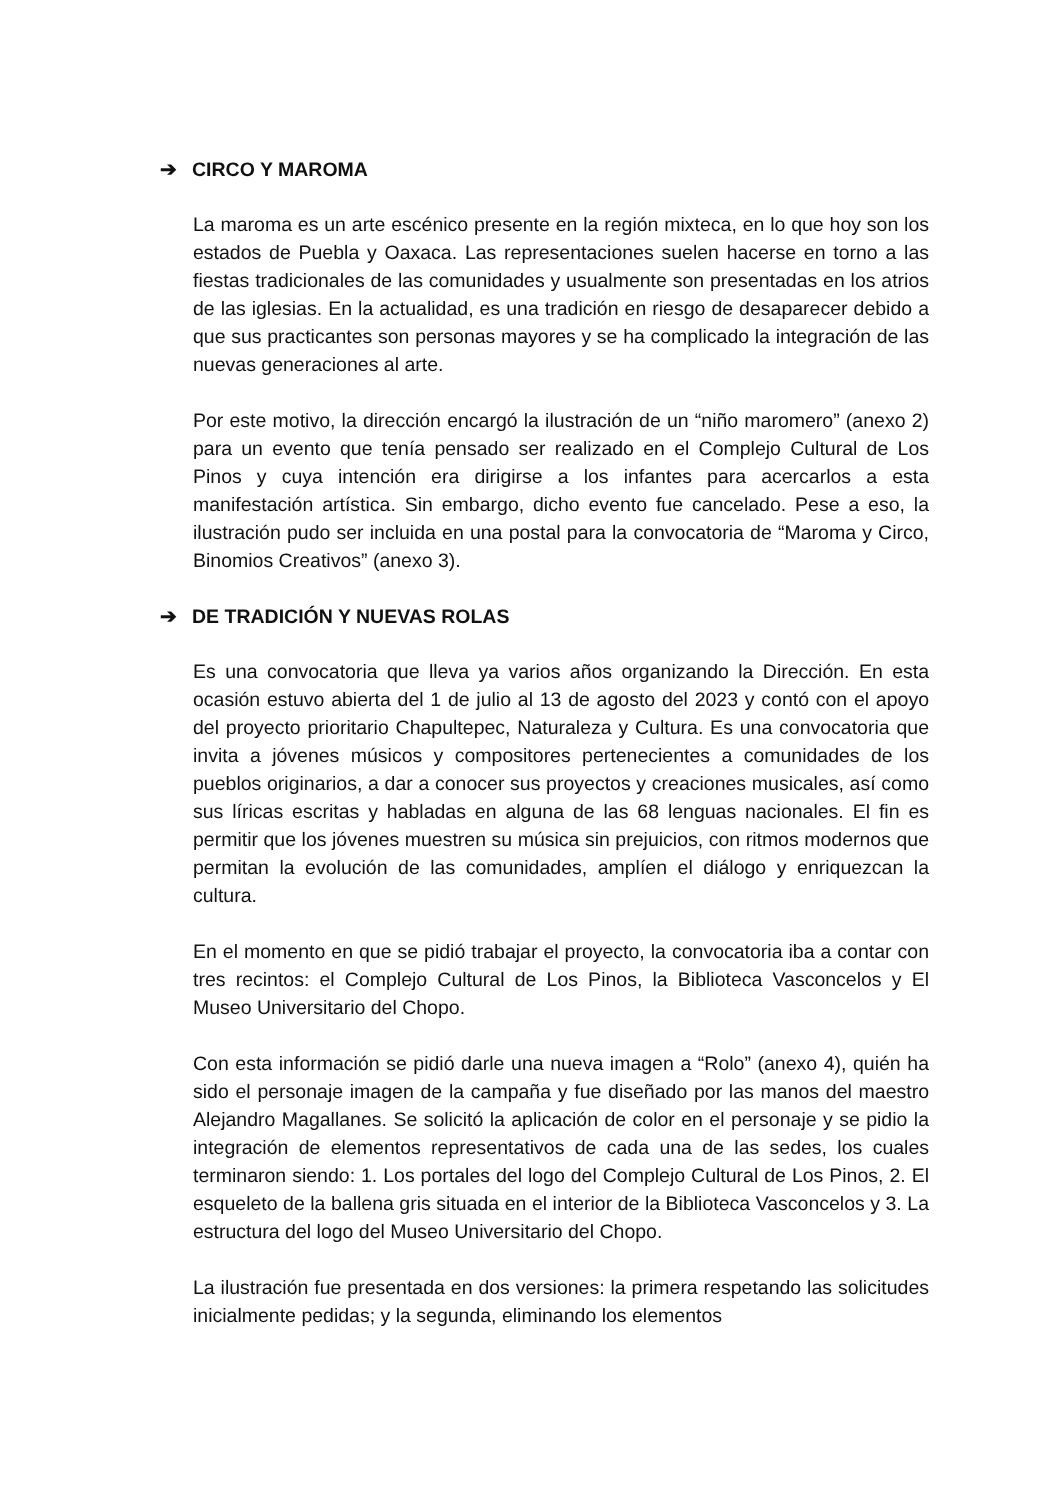➔ CIRCO Y MAROMA
La maroma es un arte escénico presente en la región mixteca, en lo que hoy son los estados de Puebla y Oaxaca. Las representaciones suelen hacerse en torno a las fiestas tradicionales de las comunidades y usualmente son presentadas en los atrios de las iglesias. En la actualidad, es una tradición en riesgo de desaparecer debido a que sus practicantes son personas mayores y se ha complicado la integración de las nuevas generaciones al arte.
Por este motivo, la dirección encargó la ilustración de un “niño maromero” (anexo 2) para un evento que tenía pensado ser realizado en el Complejo Cultural de Los Pinos y cuya intención era dirigirse a los infantes para acercarlos a esta manifestación artística. Sin embargo, dicho evento fue cancelado. Pese a eso, la ilustración pudo ser incluida en una postal para la convocatoria de “Maroma y Circo, Binomios Creativos” (anexo 3).
➔ DE TRADICIÓN Y NUEVAS ROLAS
Es una convocatoria que lleva ya varios años organizando la Dirección. En esta ocasión estuvo abierta del 1 de julio al 13 de agosto del 2023 y contó con el apoyo del proyecto prioritario Chapultepec, Naturaleza y Cultura. Es una convocatoria que invita a jóvenes músicos y compositores pertenecientes a comunidades de los pueblos originarios, a dar a conocer sus proyectos y creaciones musicales, así como sus líricas escritas y habladas en alguna de las 68 lenguas nacionales. El fin es permitir que los jóvenes muestren su música sin prejuicios, con ritmos modernos que permitan la evolución de las comunidades, amplíen el diálogo y enriquezcan la cultura.
En el momento en que se pidió trabajar el proyecto, la convocatoria iba a contar con tres recintos: el Complejo Cultural de Los Pinos, la Biblioteca Vasconcelos y El Museo Universitario del Chopo.
Con esta información se pidió darle una nueva imagen a “Rolo” (anexo 4), quién ha sido el personaje imagen de la campaña y fue diseñado por las manos del maestro Alejandro Magallanes. Se solicitó la aplicación de color en el personaje y se pidio la integración de elementos representativos de cada una de las sedes, los cuales terminaron siendo: 1. Los portales del logo del Complejo Cultural de Los Pinos, 2. El esqueleto de la ballena gris situada en el interior de la Biblioteca Vasconcelos y 3. La estructura del logo del Museo Universitario del Chopo.
La ilustración fue presentada en dos versiones: la primera respetando las solicitudes inicialmente pedidas; y la segunda, eliminando los elementos